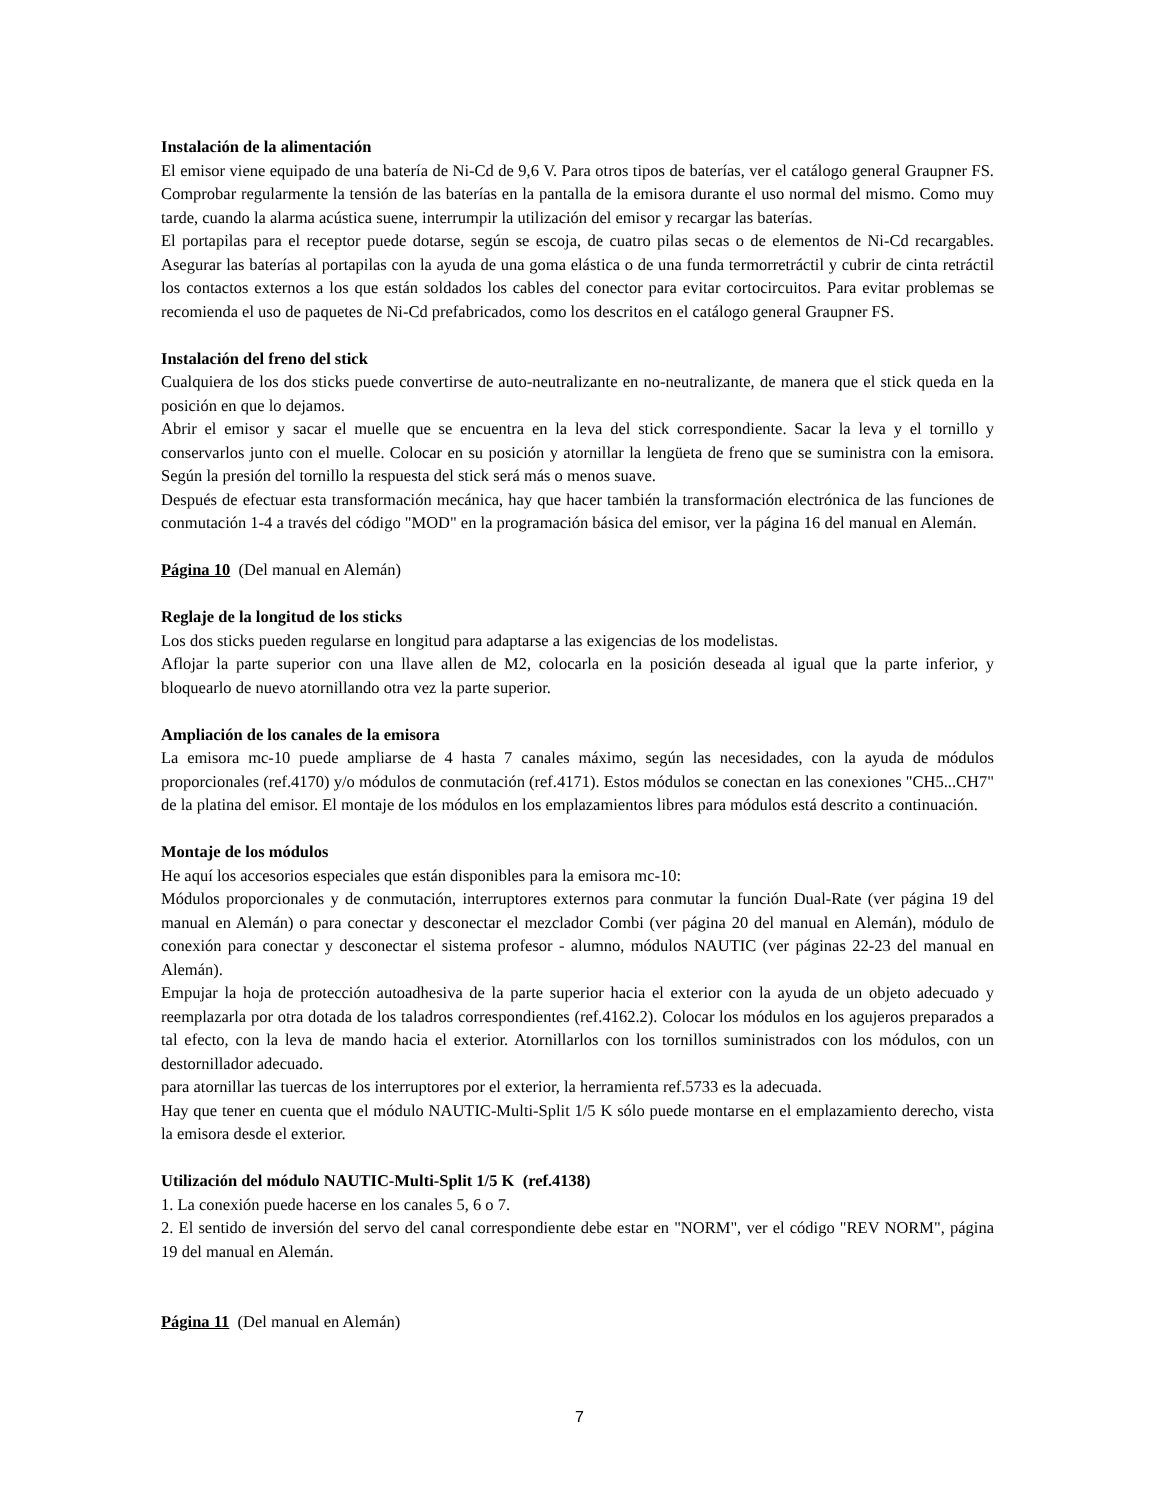Instalación de la alimentación
El emisor viene equipado de una batería de Ni-Cd de 9,6 V. Para otros tipos de baterías, ver el catálogo general Graupner FS. Comprobar regularmente la tensión de las baterías en la pantalla de la emisora durante el uso normal del mismo. Como muy tarde, cuando la alarma acústica suene, interrumpir la utilización del emisor y recargar las baterías.
El portapilas para el receptor puede dotarse, según se escoja, de cuatro pilas secas o de elementos de Ni-Cd recargables. Asegurar las baterías al portapilas con la ayuda de una goma elástica o de una funda termorretráctil y cubrir de cinta retráctil los contactos externos a los que están soldados los cables del conector para evitar cortocircuitos. Para evitar problemas se recomienda el uso de paquetes de Ni-Cd prefabricados, como los descritos en el catálogo general Graupner FS.
Instalación del freno del stick
Cualquiera de los dos sticks puede convertirse de auto-neutralizante en no-neutralizante, de manera que el stick queda en la posición en que lo dejamos.
Abrir el emisor y sacar el muelle que se encuentra en la leva del stick correspondiente. Sacar la leva y el tornillo y conservarlos junto con el muelle. Colocar en su posición y atornillar la lengüeta de freno que se suministra con la emisora. Según la presión del tornillo la respuesta del stick será más o menos suave.
Después de efectuar esta transformación mecánica, hay que hacer también la transformación electrónica de las funciones de conmutación 1-4 a través del código "MOD" en la programación básica del emisor, ver la página 16 del manual en Alemán.
Página 10 (Del manual en Alemán)
Reglaje de la longitud de los sticks
Los dos sticks pueden regularse en longitud para adaptarse a las exigencias de los modelistas.
Aflojar la parte superior con una llave allen de M2, colocarla en la posición deseada al igual que la parte inferior, y bloquearlo de nuevo atornillando otra vez la parte superior.
Ampliación de los canales de la emisora
La emisora mc-10 puede ampliarse de 4 hasta 7 canales máximo, según las necesidades, con la ayuda de módulos proporcionales (ref.4170) y/o módulos de conmutación (ref.4171). Estos módulos se conectan en las conexiones "CH5...CH7" de la platina del emisor. El montaje de los módulos en los emplazamientos libres para módulos está descrito a continuación.
Montaje de los módulos
He aquí los accesorios especiales que están disponibles para la emisora mc-10:
Módulos proporcionales y de conmutación, interruptores externos para conmutar la función Dual-Rate (ver página 19 del manual en Alemán) o para conectar y desconectar el mezclador Combi (ver página 20 del manual en Alemán), módulo de conexión para conectar y desconectar el sistema profesor - alumno, módulos NAUTIC (ver páginas 22-23 del manual en Alemán).
Empujar la hoja de protección autoadhesiva de la parte superior hacia el exterior con la ayuda de un objeto adecuado y reemplazarla por otra dotada de los taladros correspondientes (ref.4162.2). Colocar los módulos en los agujeros preparados a tal efecto, con la leva de mando hacia el exterior. Atornillarlos con los tornillos suministrados con los módulos, con un destornillador adecuado.
para atornillar las tuercas de los interruptores por el exterior, la herramienta ref.5733 es la adecuada.
Hay que tener en cuenta que el módulo NAUTIC-Multi-Split 1/5 K sólo puede montarse en el emplazamiento derecho, vista la emisora desde el exterior.
Utilización del módulo NAUTIC-Multi-Split 1/5 K (ref.4138)
1. La conexión puede hacerse en los canales 5, 6 o 7.
2. El sentido de inversión del servo del canal correspondiente debe estar en "NORM", ver el código "REV NORM", página 19 del manual en Alemán.
Página 11 (Del manual en Alemán)
7